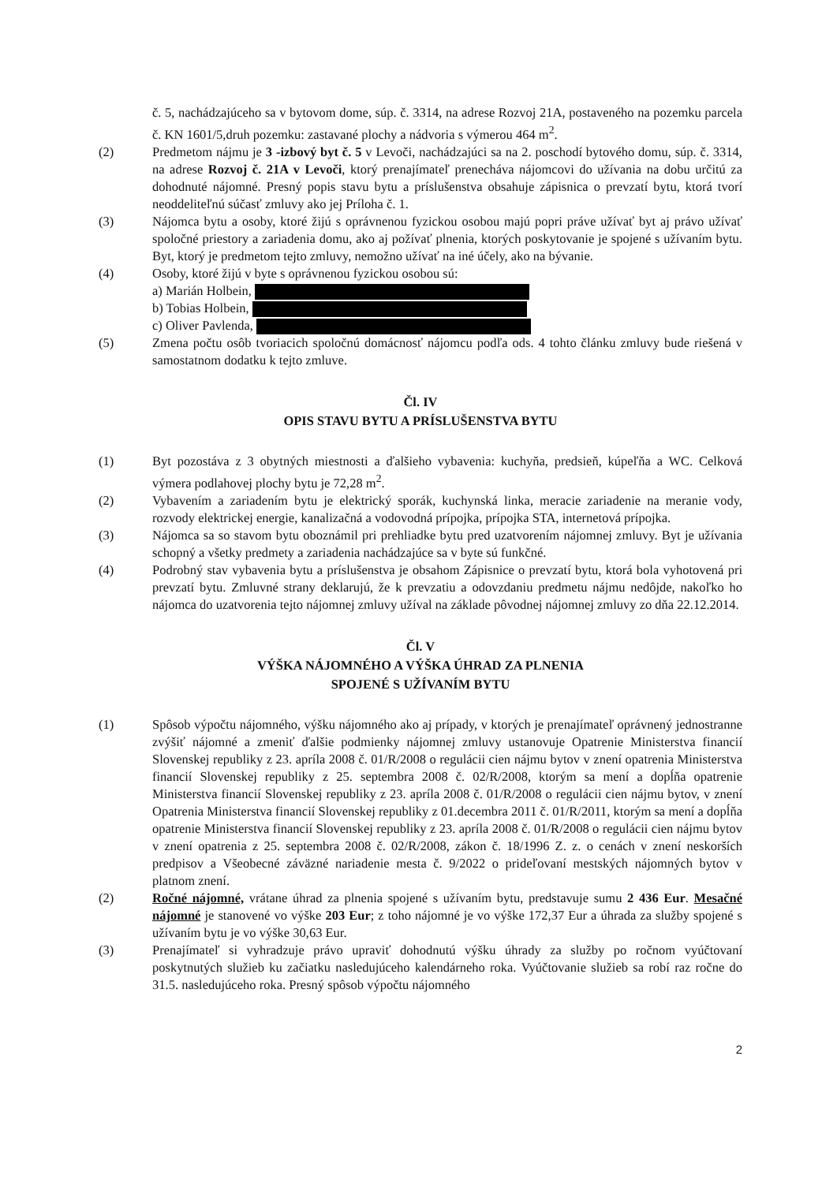č. 5, nachádzajúceho sa v bytovom dome, súp. č. 3314, na adrese Rozvoj 21A, postaveného na pozemku parcela č. KN 1601/5,druh pozemku: zastavané plochy a nádvoria s výmerou 464 m<sup>2</sup>.
(2) Predmetom nájmu je 3 -izbový byt č. 5 v Levoči, nachádzajúci sa na 2. poschodí bytového domu, súp. č. 3314, na adrese Rozvoj č. 21A v Levoči, ktorý prenajímateľ prenecháva nájomcovi do užívania na dobu určitú za dohodnuté nájomné. Presný popis stavu bytu a príslušenstva obsahuje zápisnica o prevzatí bytu, ktorá tvorí neoddeliteľnú súčasť zmluvy ako jej Príloha č. 1.
(3) Nájomca bytu a osoby, ktoré žijú s oprávnenou fyzickou osobou majú popri práve užívať byt aj právo užívať spoločné priestory a zariadenia domu, ako aj požívať plnenia, ktorých poskytovanie je spojené s užívaním bytu. Byt, ktorý je predmetom tejto zmluvy, nemožno užívať na iné účely, ako na bývanie.
(4) Osoby, ktoré žijú v byte s oprávnenou fyzickou osobou sú:
a) Marián Holbein,
b) Tobias Holbein,
c) Oliver Pavlenda,
(5) Zmena počtu osôb tvoriacich spoločnú domácnosť nájomcu podľa ods. 4 tohto článku zmluvy bude riešená v samostatnom dodatku k tejto zmluve.
Čl. IV
OPIS STAVU BYTU A PRÍSLUŠENSTVA BYTU
(1) Byt pozostáva z 3 obytných miestnosti a ďalšieho vybavenia: kuchyňa, predsieň, kúpeľňa a WC. Celková výmera podlahovej plochy bytu je 72,28 m<sup>2</sup>.
(2) Vybavením a zariadením bytu je elektrický sporák, kuchynská linka, meracie zariadenie na meranie vody, rozvody elektrickej energie, kanalizačná a vodovodná prípojka, prípojka STA, internetová prípojka.
(3) Nájomca sa so stavom bytu oboznámil pri prehliadke bytu pred uzatvorením nájomnej zmluvy. Byt je užívania schopný a všetky predmety a zariadenia nachádzajúce sa v byte sú funkčné.
(4) Podrobný stav vybavenia bytu a príslušenstva je obsahom Zápisnice o prevzatí bytu, ktorá bola vyhotovená pri prevzatí bytu. Zmluvné strany deklarujú, že k prevzatiu a odovzdaniu predmetu nájmu nedôjde, nakoľko ho nájomca do uzatvorenia tejto nájomnej zmluvy užíval na základe pôvodnej nájomnej zmluvy zo dňa 22.12.2014.
Čl. V
VÝŠKA NÁJOMNÉHO A VÝŠKA ÚHRAD ZA PLNENIA
SPOJENÉ S UŽÍVANÍM BYTU
(1) Spôsob výpočtu nájomného, výšku nájomného ako aj prípady, v ktorých je prenajímateľ oprávnený jednostranne zvýšiť nájomné a zmeniť ďalšie podmienky nájomnej zmluvy ustanovuje Opatrenie Ministerstva financií Slovenskej republiky z 23. apríla 2008 č. 01/R/2008 o regulácii cien nájmu bytov v znení opatrenia Ministerstva financií Slovenskej republiky z 25. septembra 2008 č. 02/R/2008, ktorým sa mení a dopĺňa opatrenie Ministerstva financií Slovenskej republiky z 23. apríla 2008 č. 01/R/2008 o regulácii cien nájmu bytov, v znení Opatrenia Ministerstva financií Slovenskej republiky z 01.decembra 2011 č. 01/R/2011, ktorým sa mení a dopĺňa opatrenie Ministerstva financií Slovenskej republiky z 23. apríla 2008 č. 01/R/2008 o regulácii cien nájmu bytov v znení opatrenia z 25. septembra 2008 č. 02/R/2008, zákon č. 18/1996 Z. z. o cenách v znení neskorších predpisov a Všeobecné záväzné nariadenie mesta č. 9/2022 o prideľovaní mestských nájomných bytov v platnom znení.
(2) Ročné nájomné, vrátane úhrad za plnenia spojené s užívaním bytu, predstavuje sumu 2 436 Eur. Mesačné nájomné je stanovené vo výške 203 Eur; z toho nájomné je vo výške 172,37 Eur a úhrada za služby spojené s užívaním bytu je vo výške 30,63 Eur.
(3) Prenajímateľ si vyhradzuje právo upraviť dohodnutú výšku úhrady za služby po ročnom vyúčtovaní poskytnutých služieb ku začiatku nasledujúceho kalendárneho roka. Vyúčtovanie služieb sa robí raz ročne do 31.5. nasledujúceho roka. Presný spôsob výpočtu nájomného
2